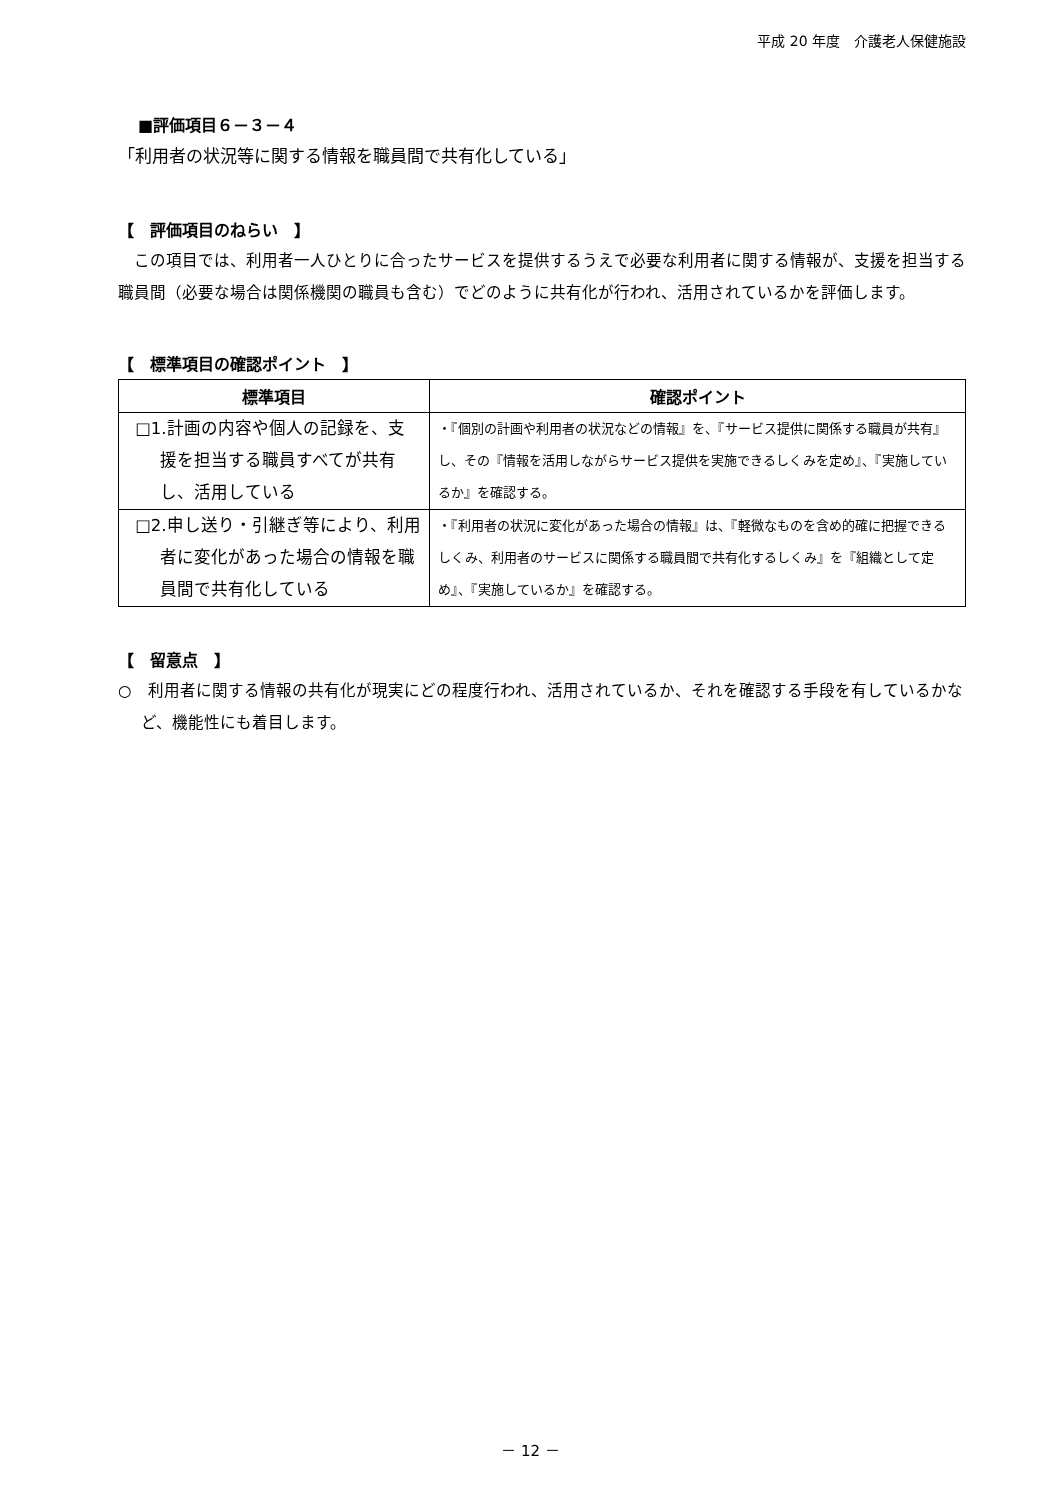平成 20 年度　介護老人保健施設
■評価項目６－３－４
「利用者の状況等に関する情報を職員間で共有化している」
【　評価項目のねらい　】
　この項目では、利用者一人ひとりに合ったサービスを提供するうえで必要な利用者に関する情報が、支援を担当する職員間（必要な場合は関係機関の職員も含む）でどのように共有化が行われ、活用されているかを評価します。
【　標準項目の確認ポイント　】
| 標準項目 | 確認ポイント |
| --- | --- |
| □1.計画の内容や個人の記録を、支援を担当する職員すべてが共有し、活用している | ・『個別の計画や利用者の状況などの情報』を、『サービス提供に関係する職員が共有』し、その『情報を活用しながらサービス提供を実施できるしくみを定め』、『実施しているか』を確認する。 |
| □2.申し送り・引継ぎ等により、利用者に変化があった場合の情報を職員間で共有化している | ・『利用者の状況に変化があった場合の情報』は、『軽微なものを含め的確に把握できるしくみ、利用者のサービスに関係する職員間で共有化するしくみ』を『組織として定め』、『実施しているか』を確認する。 |
【　留意点　】
○　利用者に関する情報の共有化が現実にどの程度行われ、活用されているか、それを確認する手段を有しているかなど、機能性にも着目します。
－ 12 －